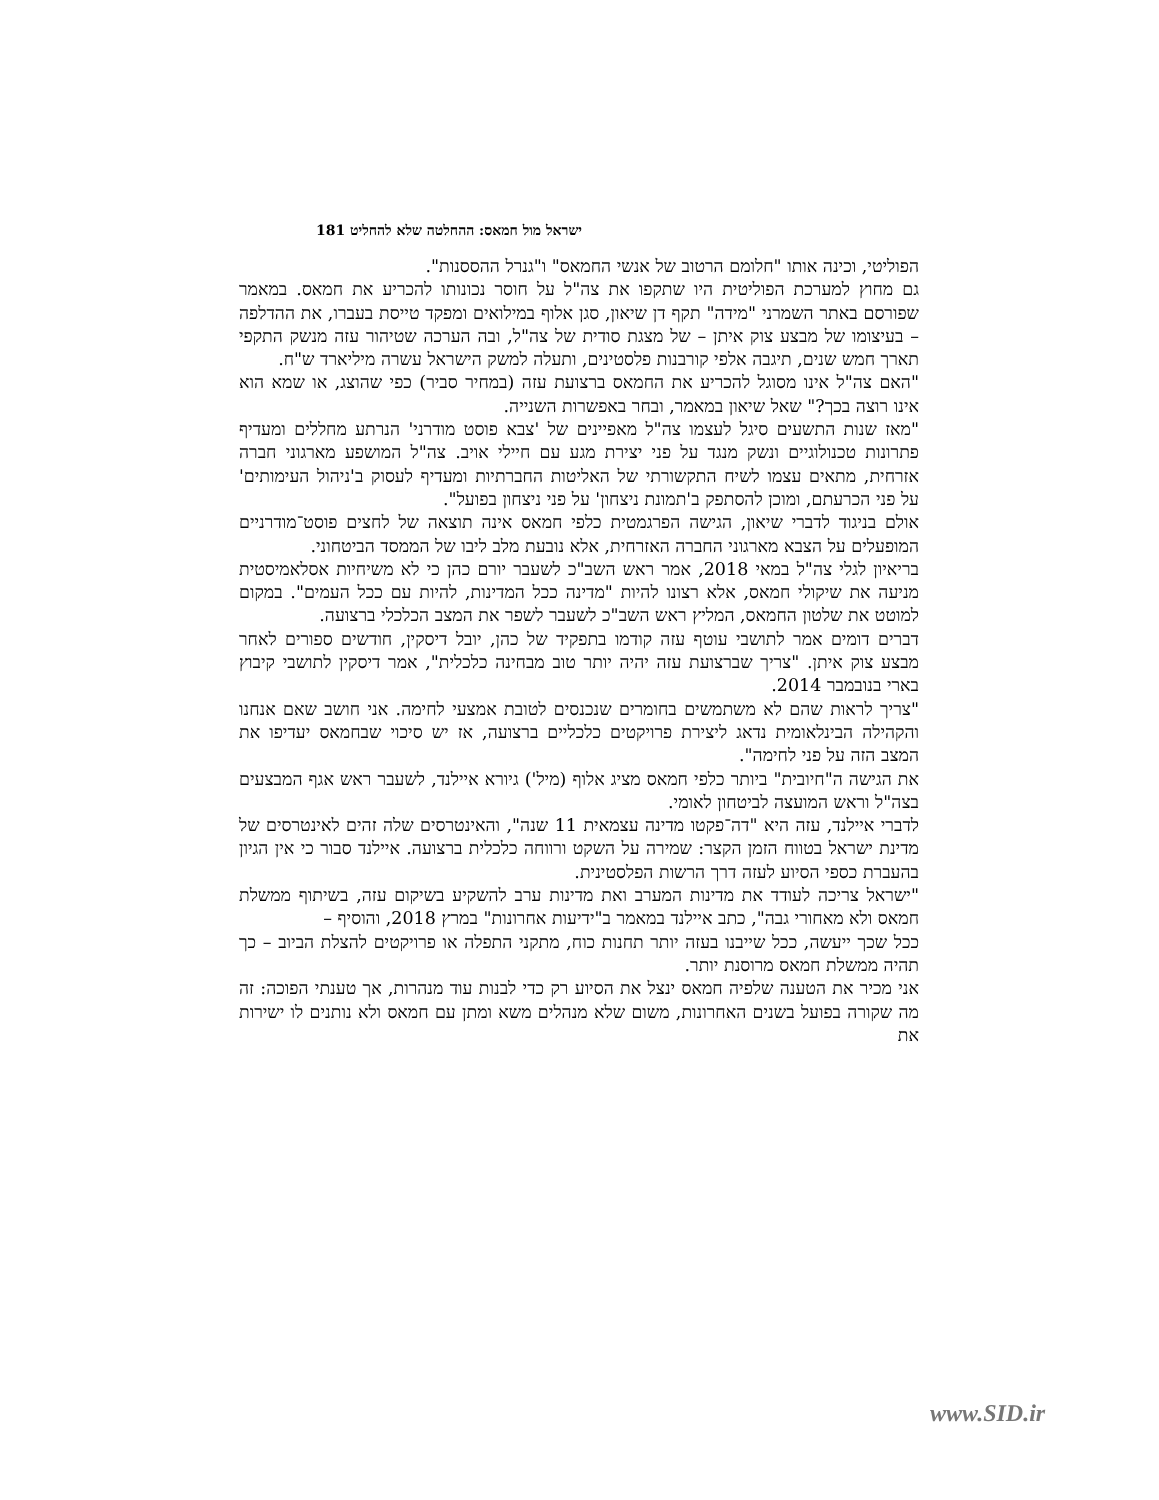ישראל מול חמאס: ההחלטה שלא להחליט 181
הפוליטי, וכינה אותו "חלומם הרטוב של אנשי החמאס" ו"גנרל ההססנות".
גם מחוץ למערכת הפוליטית היו שתקפו את צה"ל על חוסר נכונותו להכריע את חמאס. במאמר שפורסם באתר השמרני "מידה" תקף דן שיאון, סגן אלוף במילואים ומפקד טייסת בעברו, את ההדלפה – בעיצומו של מבצע צוק איתן – של מצגת סודית של צה"ל, ובה הערכה שטיהור עזה מנשק התקפי תארך חמש שנים, תיגבה אלפי קורבנות פלסטינים, ותעלה למשק הישראל עשרה מיליארד ש"ח.
"האם צה"ל אינו מסוגל להכריע את החמאס ברצועת עזה (במחיר סביר) כפי שהוצג, או שמא הוא אינו רוצה בכך?" שאל שיאון במאמר, ובחר באפשרות השנייה.
"מאז שנות התשעים סיגל לעצמו צה"ל מאפיינים של 'צבא פוסט מודרני' הנרתע מחללים ומעדיף פתרונות טכנולוגיים ונשק מנגד על פני יצירת מגע עם חיילי אויב. צה"ל המושפע מארגוני חברה אזרחית, מתאים עצמו לשיח התקשורתי של האליטות החברתיות ומעדיף לעסוק ב'ניהול העימותים' על פני הכרעתם, ומוכן להסתפק ב'תמונת ניצחון' על פני ניצחון בפועל".
אולם בניגוד לדברי שיאון, הגישה הפרגמטית כלפי חמאס אינה תוצאה של לחצים פוסט־מודרניים המופעלים על הצבא מארגוני החברה האזרחית, אלא נובעת מלב ליבו של הממסד הביטחוני.
בריאיון לגלי צה"ל במאי 2018, אמר ראש השב"כ לשעבר יורם כהן כי לא משיחיות אסלאמיסטית מניעה את שיקולי חמאס, אלא רצונו להיות "מדינה ככל המדינות, להיות עם ככל העמים". במקום למוטט את שלטון החמאס, המליץ ראש השב"כ לשעבר לשפר את המצב הכלכלי ברצועה.
דברים דומים אמר לתושבי עוטף עזה קודמו בתפקיד של כהן, יובל דיסקין, חודשים ספורים לאחר מבצע צוק איתן. "צריך שברצועת עזה יהיה יותר טוב מבחינה כלכלית", אמר דיסקין לתושבי קיבוץ בארי בנובמבר 2014.
"צריך לראות שהם לא משתמשים בחומרים שנכנסים לטובת אמצעי לחימה. אני חושב שאם אנחנו והקהילה הבינלאומית נדאג ליצירת פרויקטים כלכליים ברצועה, אז יש סיכוי שבחמאס יעדיפו את המצב הזה על פני לחימה".
את הגישה ה"חיובית" ביותר כלפי חמאס מציג אלוף (מיל') גיורא איילנד, לשעבר ראש אגף המבצעים בצה"ל וראש המועצה לביטחון לאומי.
לדברי איילנד, עזה היא "דה־פקטו מדינה עצמאית 11 שנה", והאינטרסים שלה זהים לאינטרסים של מדינת ישראל בטווח הזמן הקצר: שמירה על השקט ורווחה כלכלית ברצועה. איילנד סבור כי אין הגיון בהעברת כספי הסיוע לעזה דרך הרשות הפלסטינית.
"ישראל צריכה לעודד את מדינות המערב ואת מדינות ערב להשקיע בשיקום עזה, בשיתוף ממשלת חמאס ולא מאחורי גבה", כתב איילנד במאמר ב"ידיעות אחרונות" במרץ 2018, והוסיף –
ככל שכך ייעשה, ככל שייבנו בעזה יותר תחנות כוח, מתקני התפלה או פרויקטים להצלת הביוב – כך תהיה ממשלת חמאס מרוסנת יותר.
אני מכיר את הטענה שלפיה חמאס ינצל את הסיוע רק כדי לבנות עוד מנהרות, אך טענתי הפוכה: זה מה שקורה בפועל בשנים האחרונות, משום שלא מנהלים משא ומתן עם חמאס ולא נותנים לו ישירות את
www.SID.ir